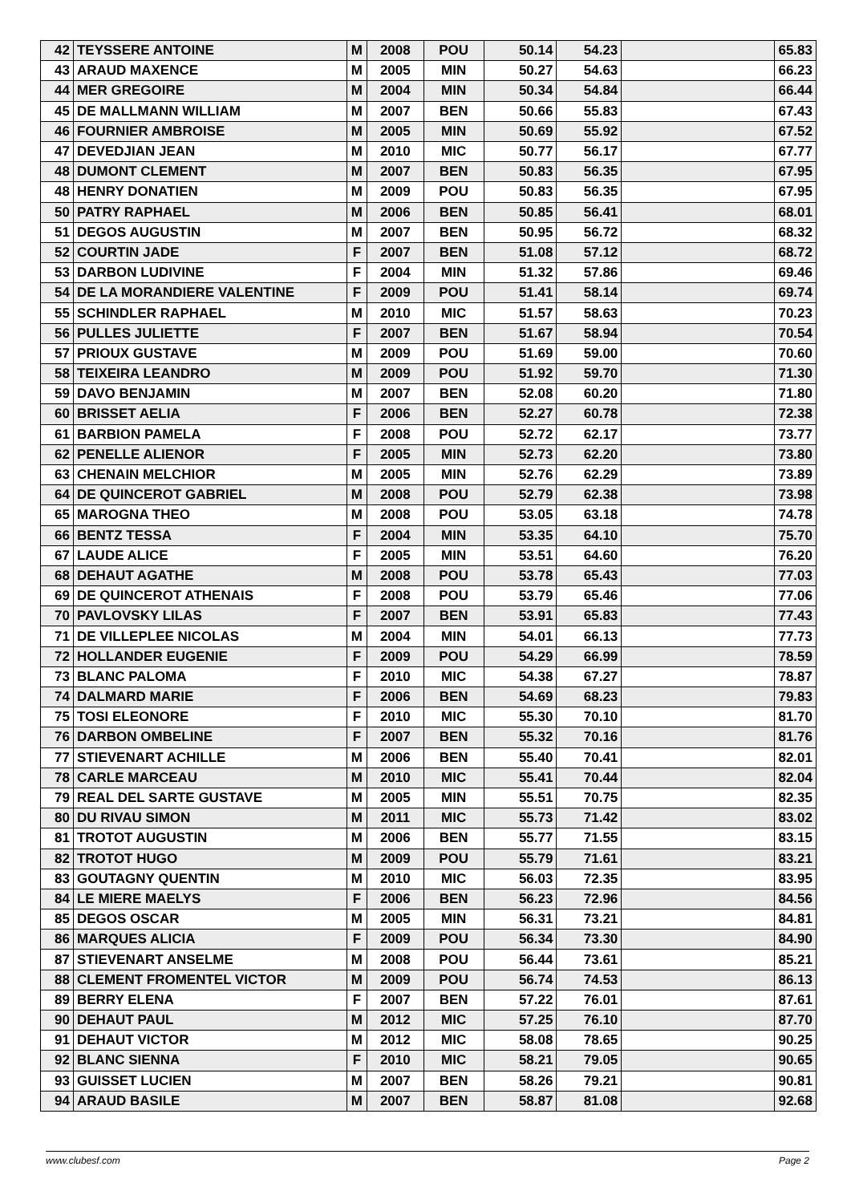| 42 | TEYSSERE ANTOINE | M | 2008 | POU | 50.14 | 54.23 | | 65.83 |
| 43 | ARAUD MAXENCE | M | 2005 | MIN | 50.27 | 54.63 | | 66.23 |
| 44 | MER GREGOIRE | M | 2004 | MIN | 50.34 | 54.84 | | 66.44 |
| 45 | DE MALLMANN WILLIAM | M | 2007 | BEN | 50.66 | 55.83 | | 67.43 |
| 46 | FOURNIER AMBROISE | M | 2005 | MIN | 50.69 | 55.92 | | 67.52 |
| 47 | DEVEDJIAN JEAN | M | 2010 | MIC | 50.77 | 56.17 | | 67.77 |
| 48 | DUMONT CLEMENT | M | 2007 | BEN | 50.83 | 56.35 | | 67.95 |
| 48 | HENRY DONATIEN | M | 2009 | POU | 50.83 | 56.35 | | 67.95 |
| 50 | PATRY RAPHAEL | M | 2006 | BEN | 50.85 | 56.41 | | 68.01 |
| 51 | DEGOS AUGUSTIN | M | 2007 | BEN | 50.95 | 56.72 | | 68.32 |
| 52 | COURTIN JADE | F | 2007 | BEN | 51.08 | 57.12 | | 68.72 |
| 53 | DARBON LUDIVINE | F | 2004 | MIN | 51.32 | 57.86 | | 69.46 |
| 54 | DE LA MORANDIERE VALENTINE | F | 2009 | POU | 51.41 | 58.14 | | 69.74 |
| 55 | SCHINDLER RAPHAEL | M | 2010 | MIC | 51.57 | 58.63 | | 70.23 |
| 56 | PULLES JULIETTE | F | 2007 | BEN | 51.67 | 58.94 | | 70.54 |
| 57 | PRIOUX GUSTAVE | M | 2009 | POU | 51.69 | 59.00 | | 70.60 |
| 58 | TEIXEIRA LEANDRO | M | 2009 | POU | 51.92 | 59.70 | | 71.30 |
| 59 | DAVO BENJAMIN | M | 2007 | BEN | 52.08 | 60.20 | | 71.80 |
| 60 | BRISSET AELIA | F | 2006 | BEN | 52.27 | 60.78 | | 72.38 |
| 61 | BARBION PAMELA | F | 2008 | POU | 52.72 | 62.17 | | 73.77 |
| 62 | PENELLE ALIENOR | F | 2005 | MIN | 52.73 | 62.20 | | 73.80 |
| 63 | CHENAIN MELCHIOR | M | 2005 | MIN | 52.76 | 62.29 | | 73.89 |
| 64 | DE QUINCEROT GABRIEL | M | 2008 | POU | 52.79 | 62.38 | | 73.98 |
| 65 | MAROGNA THEO | M | 2008 | POU | 53.05 | 63.18 | | 74.78 |
| 66 | BENTZ TESSA | F | 2004 | MIN | 53.35 | 64.10 | | 75.70 |
| 67 | LAUDE ALICE | F | 2005 | MIN | 53.51 | 64.60 | | 76.20 |
| 68 | DEHAUT AGATHE | M | 2008 | POU | 53.78 | 65.43 | | 77.03 |
| 69 | DE QUINCEROT ATHENAIS | F | 2008 | POU | 53.79 | 65.46 | | 77.06 |
| 70 | PAVLOVSKY LILAS | F | 2007 | BEN | 53.91 | 65.83 | | 77.43 |
| 71 | DE VILLEPLEE NICOLAS | M | 2004 | MIN | 54.01 | 66.13 | | 77.73 |
| 72 | HOLLANDER EUGENIE | F | 2009 | POU | 54.29 | 66.99 | | 78.59 |
| 73 | BLANC PALOMA | F | 2010 | MIC | 54.38 | 67.27 | | 78.87 |
| 74 | DALMARD MARIE | F | 2006 | BEN | 54.69 | 68.23 | | 79.83 |
| 75 | TOSI ELEONORE | F | 2010 | MIC | 55.30 | 70.10 | | 81.70 |
| 76 | DARBON OMBELINE | F | 2007 | BEN | 55.32 | 70.16 | | 81.76 |
| 77 | STIEVENART ACHILLE | M | 2006 | BEN | 55.40 | 70.41 | | 82.01 |
| 78 | CARLE MARCEAU | M | 2010 | MIC | 55.41 | 70.44 | | 82.04 |
| 79 | REAL DEL SARTE GUSTAVE | M | 2005 | MIN | 55.51 | 70.75 | | 82.35 |
| 80 | DU RIVAU SIMON | M | 2011 | MIC | 55.73 | 71.42 | | 83.02 |
| 81 | TROTOT AUGUSTIN | M | 2006 | BEN | 55.77 | 71.55 | | 83.15 |
| 82 | TROTOT HUGO | M | 2009 | POU | 55.79 | 71.61 | | 83.21 |
| 83 | GOUTAGNY QUENTIN | M | 2010 | MIC | 56.03 | 72.35 | | 83.95 |
| 84 | LE MIERE MAELYS | F | 2006 | BEN | 56.23 | 72.96 | | 84.56 |
| 85 | DEGOS OSCAR | M | 2005 | MIN | 56.31 | 73.21 | | 84.81 |
| 86 | MARQUES ALICIA | F | 2009 | POU | 56.34 | 73.30 | | 84.90 |
| 87 | STIEVENART ANSELME | M | 2008 | POU | 56.44 | 73.61 | | 85.21 |
| 88 | CLEMENT FROMENTEL VICTOR | M | 2009 | POU | 56.74 | 74.53 | | 86.13 |
| 89 | BERRY ELENA | F | 2007 | BEN | 57.22 | 76.01 | | 87.61 |
| 90 | DEHAUT PAUL | M | 2012 | MIC | 57.25 | 76.10 | | 87.70 |
| 91 | DEHAUT VICTOR | M | 2012 | MIC | 58.08 | 78.65 | | 90.25 |
| 92 | BLANC SIENNA | F | 2010 | MIC | 58.21 | 79.05 | | 90.65 |
| 93 | GUISSET LUCIEN | M | 2007 | BEN | 58.26 | 79.21 | | 90.81 |
| 94 | ARAUD BASILE | M | 2007 | BEN | 58.87 | 81.08 | | 92.68 |
www.clubesf.com Page 2